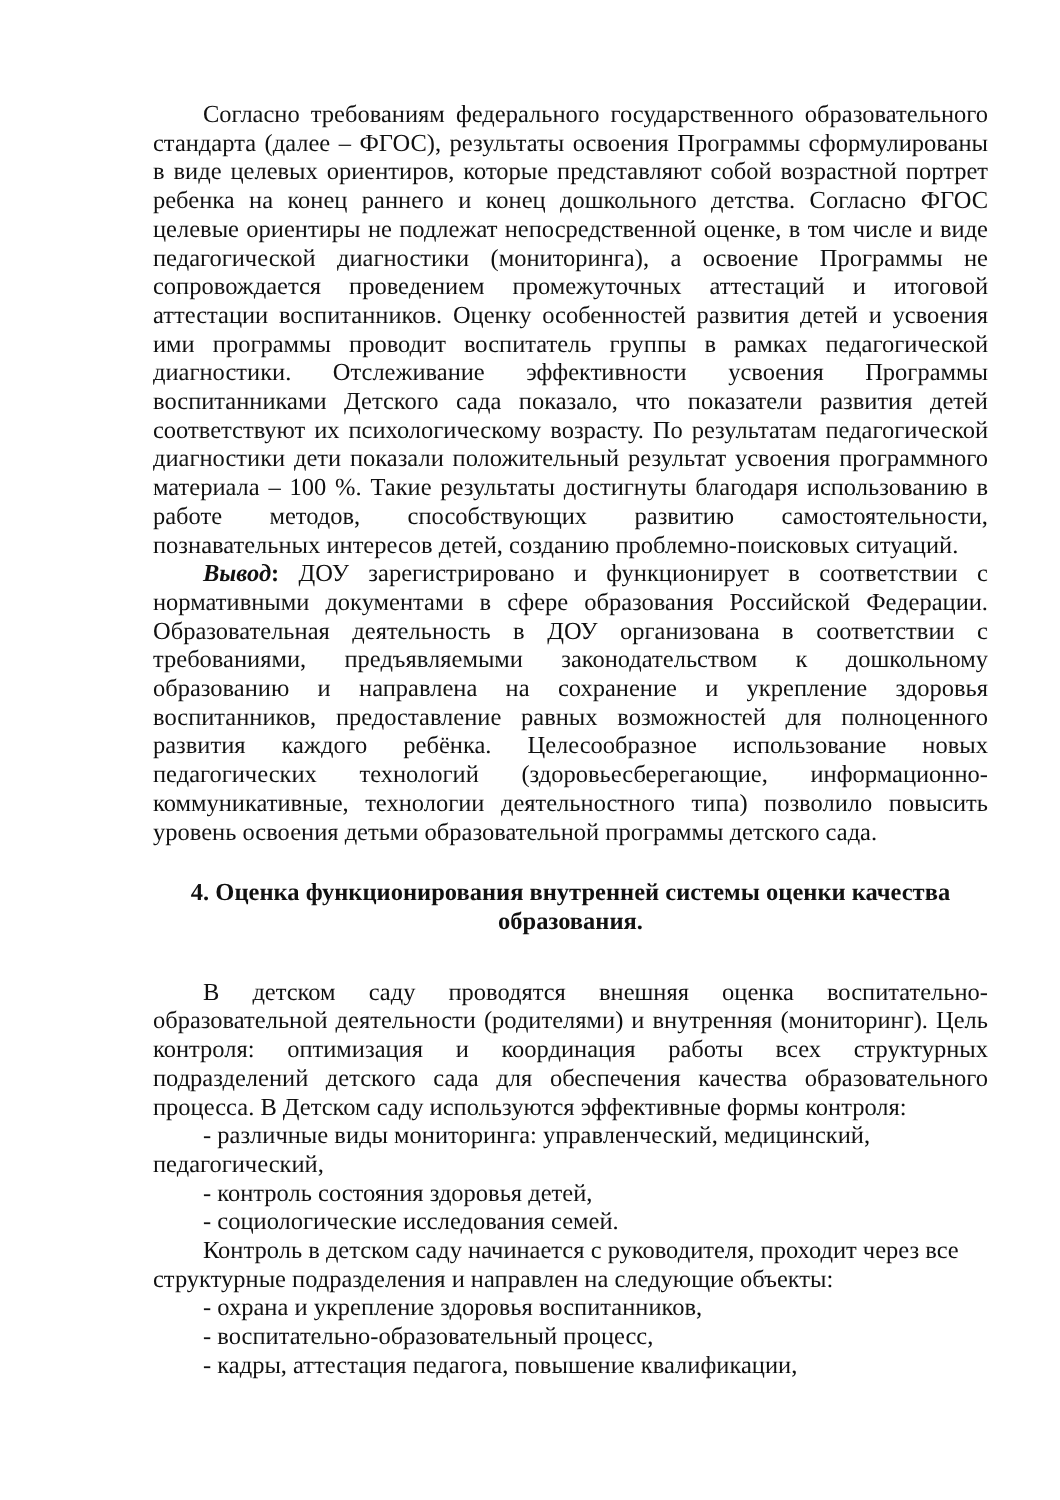Согласно требованиям федерального государственного образовательного стандарта (далее – ФГОС), результаты освоения Программы сформулированы в виде целевых ориентиров, которые представляют собой возрастной портрет ребенка на конец раннего и конец дошкольного детства. Согласно ФГОС целевые ориентиры не подлежат непосредственной оценке, в том числе и виде педагогической диагностики (мониторинга), а освоение Программы не сопровождается проведением промежуточных аттестаций и итоговой аттестации воспитанников. Оценку особенностей развития детей и усвоения ими программы проводит воспитатель группы в рамках педагогической диагностики. Отслеживание эффективности усвоения Программы воспитанниками Детского сада показало, что показатели развития детей соответствуют их психологическому возрасту. По результатам педагогической диагностики дети показали положительный результат усвоения программного материала – 100 %. Такие результаты достигнуты благодаря использованию в работе методов, способствующих развитию самостоятельности, познавательных интересов детей, созданию проблемно-поисковых ситуаций.
Вывод: ДОУ зарегистрировано и функционирует в соответствии с нормативными документами в сфере образования Российской Федерации. Образовательная деятельность в ДОУ организована в соответствии с требованиями, предъявляемыми законодательством к дошкольному образованию и направлена на сохранение и укрепление здоровья воспитанников, предоставление равных возможностей для полноценного развития каждого ребёнка. Целесообразное использование новых педагогических технологий (здоровьесберегающие, информационно-коммуникативные, технологии деятельностного типа) позволило повысить уровень освоения детьми образовательной программы детского сада.
4. Оценка функционирования внутренней системы оценки качества образования.
В детском саду проводятся внешняя оценка воспитательно-образовательной деятельности (родителями) и внутренняя (мониторинг). Цель контроля: оптимизация и координация работы всех структурных подразделений детского сада для обеспечения качества образовательного процесса. В Детском саду используются эффективные формы контроля:
- различные виды мониторинга: управленческий, медицинский, педагогический,
- контроль состояния здоровья детей,
- социологические исследования семей.
Контроль в детском саду начинается с руководителя, проходит через все структурные подразделения и направлен на следующие объекты:
- охрана и укрепление здоровья воспитанников,
- воспитательно-образовательный процесс,
- кадры, аттестация педагога, повышение квалификации,